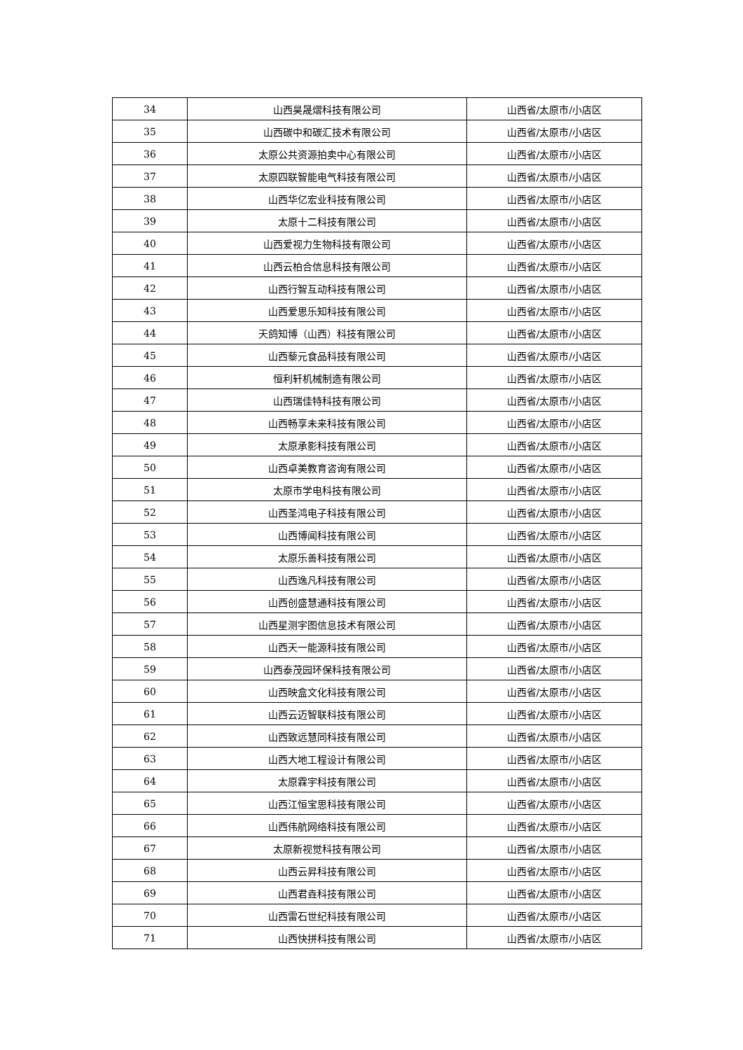| 34 | 山西昊晟熠科技有限公司 | 山西省/太原市/小店区 |
| 35 | 山西碳中和碳汇技术有限公司 | 山西省/太原市/小店区 |
| 36 | 太原公共资源拍卖中心有限公司 | 山西省/太原市/小店区 |
| 37 | 太原四联智能电气科技有限公司 | 山西省/太原市/小店区 |
| 38 | 山西华亿宏业科技有限公司 | 山西省/太原市/小店区 |
| 39 | 太原十二科技有限公司 | 山西省/太原市/小店区 |
| 40 | 山西爱视力生物科技有限公司 | 山西省/太原市/小店区 |
| 41 | 山西云柏合信息科技有限公司 | 山西省/太原市/小店区 |
| 42 | 山西行智互动科技有限公司 | 山西省/太原市/小店区 |
| 43 | 山西爱思乐知科技有限公司 | 山西省/太原市/小店区 |
| 44 | 天鸽知博（山西）科技有限公司 | 山西省/太原市/小店区 |
| 45 | 山西藜元食品科技有限公司 | 山西省/太原市/小店区 |
| 46 | 恒利轩机械制造有限公司 | 山西省/太原市/小店区 |
| 47 | 山西瑞佳特科技有限公司 | 山西省/太原市/小店区 |
| 48 | 山西畅享未来科技有限公司 | 山西省/太原市/小店区 |
| 49 | 太原承影科技有限公司 | 山西省/太原市/小店区 |
| 50 | 山西卓美教育咨询有限公司 | 山西省/太原市/小店区 |
| 51 | 太原市学电科技有限公司 | 山西省/太原市/小店区 |
| 52 | 山西圣鸿电子科技有限公司 | 山西省/太原市/小店区 |
| 53 | 山西博闻科技有限公司 | 山西省/太原市/小店区 |
| 54 | 太原乐善科技有限公司 | 山西省/太原市/小店区 |
| 55 | 山西逸凡科技有限公司 | 山西省/太原市/小店区 |
| 56 | 山西创盛慧通科技有限公司 | 山西省/太原市/小店区 |
| 57 | 山西星测宇图信息技术有限公司 | 山西省/太原市/小店区 |
| 58 | 山西天一能源科技有限公司 | 山西省/太原市/小店区 |
| 59 | 山西泰茂园环保科技有限公司 | 山西省/太原市/小店区 |
| 60 | 山西映盒文化科技有限公司 | 山西省/太原市/小店区 |
| 61 | 山西云迈智联科技有限公司 | 山西省/太原市/小店区 |
| 62 | 山西致远慧同科技有限公司 | 山西省/太原市/小店区 |
| 63 | 山西大地工程设计有限公司 | 山西省/太原市/小店区 |
| 64 | 太原霖宇科技有限公司 | 山西省/太原市/小店区 |
| 65 | 山西江恒宝思科技有限公司 | 山西省/太原市/小店区 |
| 66 | 山西伟航网络科技有限公司 | 山西省/太原市/小店区 |
| 67 | 太原新视觉科技有限公司 | 山西省/太原市/小店区 |
| 68 | 山西云昇科技有限公司 | 山西省/太原市/小店区 |
| 69 | 山西君垚科技有限公司 | 山西省/太原市/小店区 |
| 70 | 山西雷石世纪科技有限公司 | 山西省/太原市/小店区 |
| 71 | 山西快拼科技有限公司 | 山西省/太原市/小店区 |